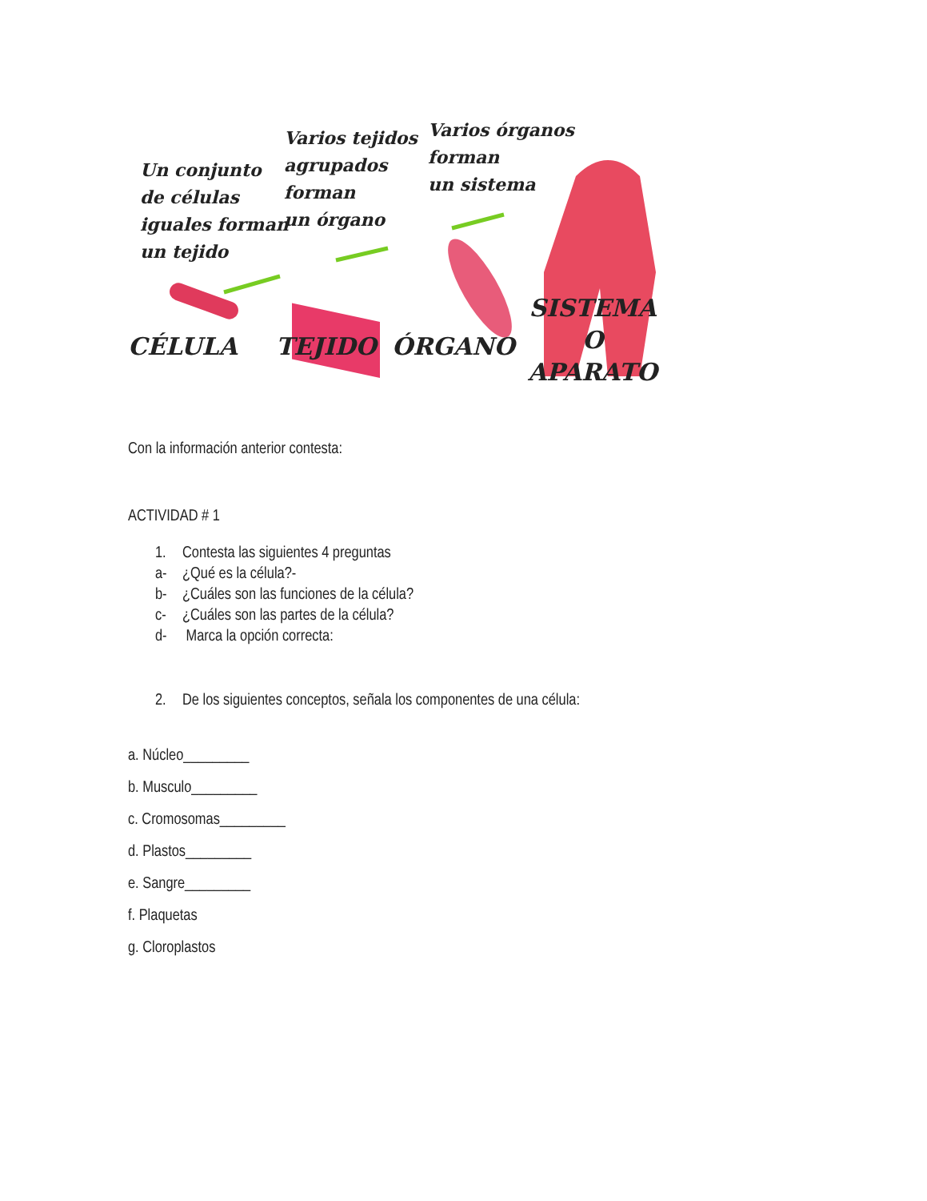Un conjunto
de células
iguales forman
un tejido
Varios tejidos
agrupados
forman
un órgano
Varios órganos
forman
un sistema
CÉLULA TEJIDO ÓRGANO
SISTEMA
O
APARATO
Con la información anterior contesta:
ACTIVIDAD # 1
1. Contesta las siguientes 4 preguntas
a- ¿Qué es la célula?-
b- ¿Cuáles son las funciones de la célula?
c- ¿Cuáles son las partes de la célula?
d- Marca la opción correcta:
2. De los siguientes conceptos, señala los componentes de una célula:
a. Núcleo_________
b. Musculo_________
c. Cromosomas_________
d. Plastos_________
e. Sangre_________
f. Plaquetas
g. Cloroplastos